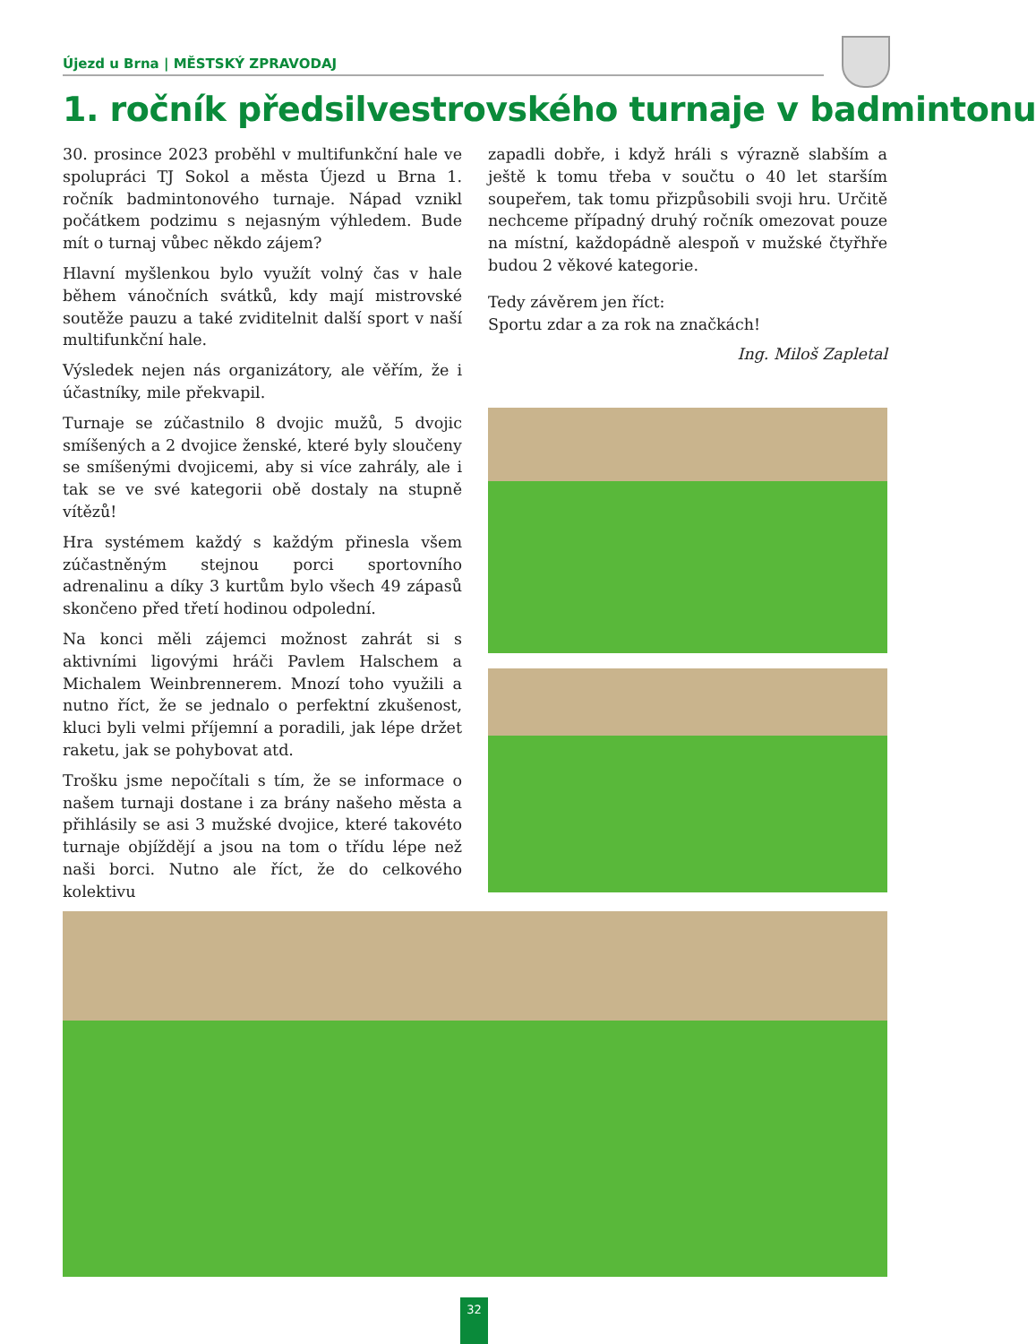Újezd u Brna | MĚSTSKÝ ZPRAVODAJ
1. ročník předsilvestrovského turnaje v badmintonu
30. prosince 2023 proběhl v multifunkční hale ve spolupráci TJ Sokol a města Újezd u Brna 1. ročník badmintonového turnaje. Nápad vznikl počátkem podzimu s nejasným výhledem. Bude mít o turnaj vůbec někdo zájem?
Hlavní myšlenkou bylo využít volný čas v hale během vánočních svátků, kdy mají mistrovské soutěže pauzu a také zviditelnit další sport v naší multifunkční hale.
Výsledek nejen nás organizátory, ale věřím, že i účastníky, mile překvapil.
Turnaje se zúčastnilo 8 dvojic mužů, 5 dvojic smíšených a 2 dvojice ženské, které byly sloučeny se smíšenými dvojicemi, aby si více zahrály, ale i tak se ve své kategorii obě dostaly na stupně vítězů!
Hra systémem každý s každým přinesla všem zúčastněným stejnou porci sportovního adrenalinu a díky 3 kurtům bylo všech 49 zápasů skončeno před třetí hodinou odpolední.
Na konci měli zájemci možnost zahrát si s aktivními ligovými hráči Pavlem Halschem a Michalem Weinbrennerem. Mnozí toho využili a nutno říct, že se jednalo o perfektní zkušenost, kluci byli velmi příjemní a poradili, jak lépe držet raketu, jak se pohybovat atd.
Trošku jsme nepočítali s tím, že se informace o našem turnaji dostane i za brány našeho města a přihlásily se asi 3 mužské dvojice, které takovéto turnaje objíždějí a jsou na tom o třídu lépe než naši borci. Nutno ale říct, že do celkového kolektivu
zapadli dobře, i když hráli s výrazně slabším a ještě k tomu třeba v součtu o 40 let starším soupeřem, tak tomu přizpůsobili svoji hru. Určitě nechceme případný druhý ročník omezovat pouze na místní, každopádně alespoň v mužské čtyřhře budou 2 věkové kategorie.
Tedy závěrem jen říct:
Sportu zdar a za rok na značkách!
Ing. Miloš Zapletal
32